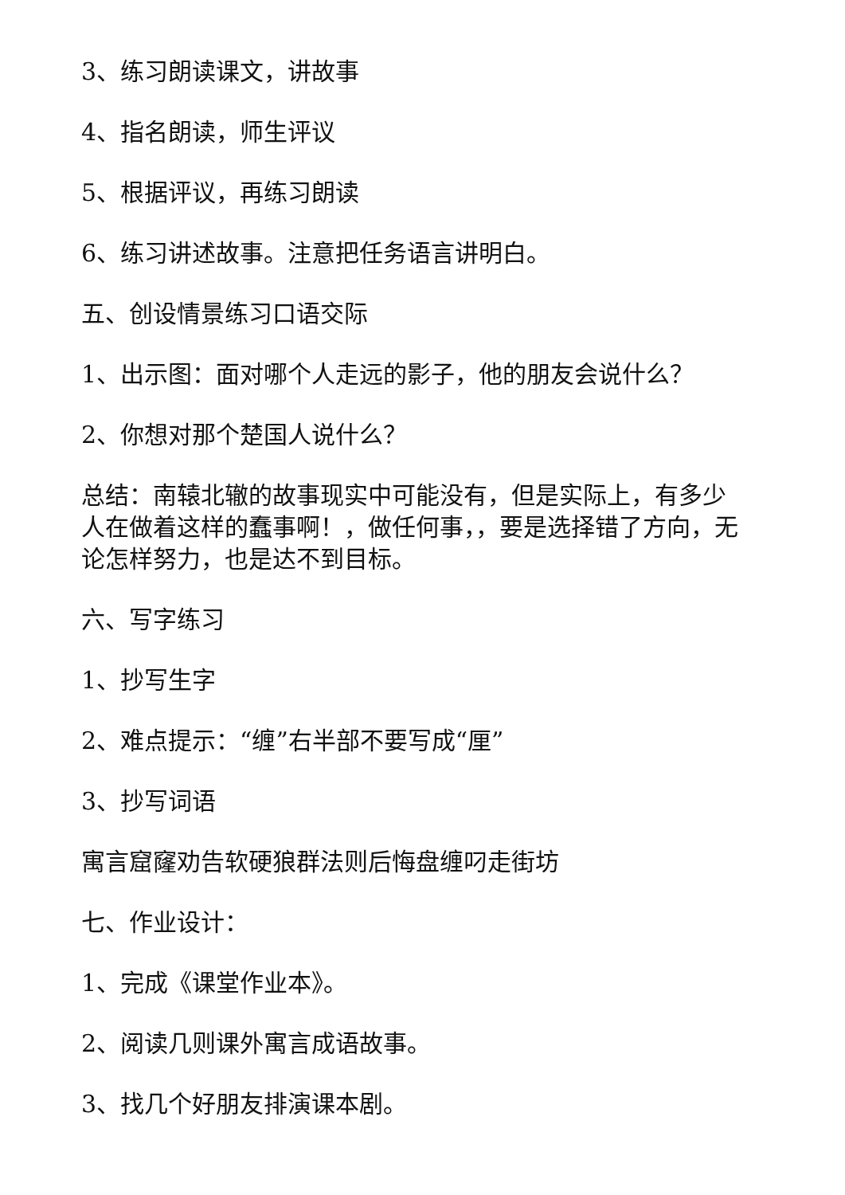3、练习朗读课文，讲故事
4、指名朗读，师生评议
5、根据评议，再练习朗读
6、练习讲述故事。注意把任务语言讲明白。
五、创设情景练习口语交际
1、出示图：面对哪个人走远的影子，他的朋友会说什么？
2、你想对那个楚国人说什么？
总结：南辕北辙的故事现实中可能没有，但是实际上，有多少人在做着这样的蠢事啊！，做任何事，，要是选择错了方向，无论怎样努力，也是达不到目标。
六、写字练习
1、抄写生字
2、难点提示：“缠”右半部不要写成“厘”
3、抄写词语
寓言窟窿劝告软硬狼群法则后悔盘缠叼走街坊
七、作业设计：
1、完成《课堂作业本》。
2、阅读几则课外寓言成语故事。
3、找几个好朋友排演课本剧。